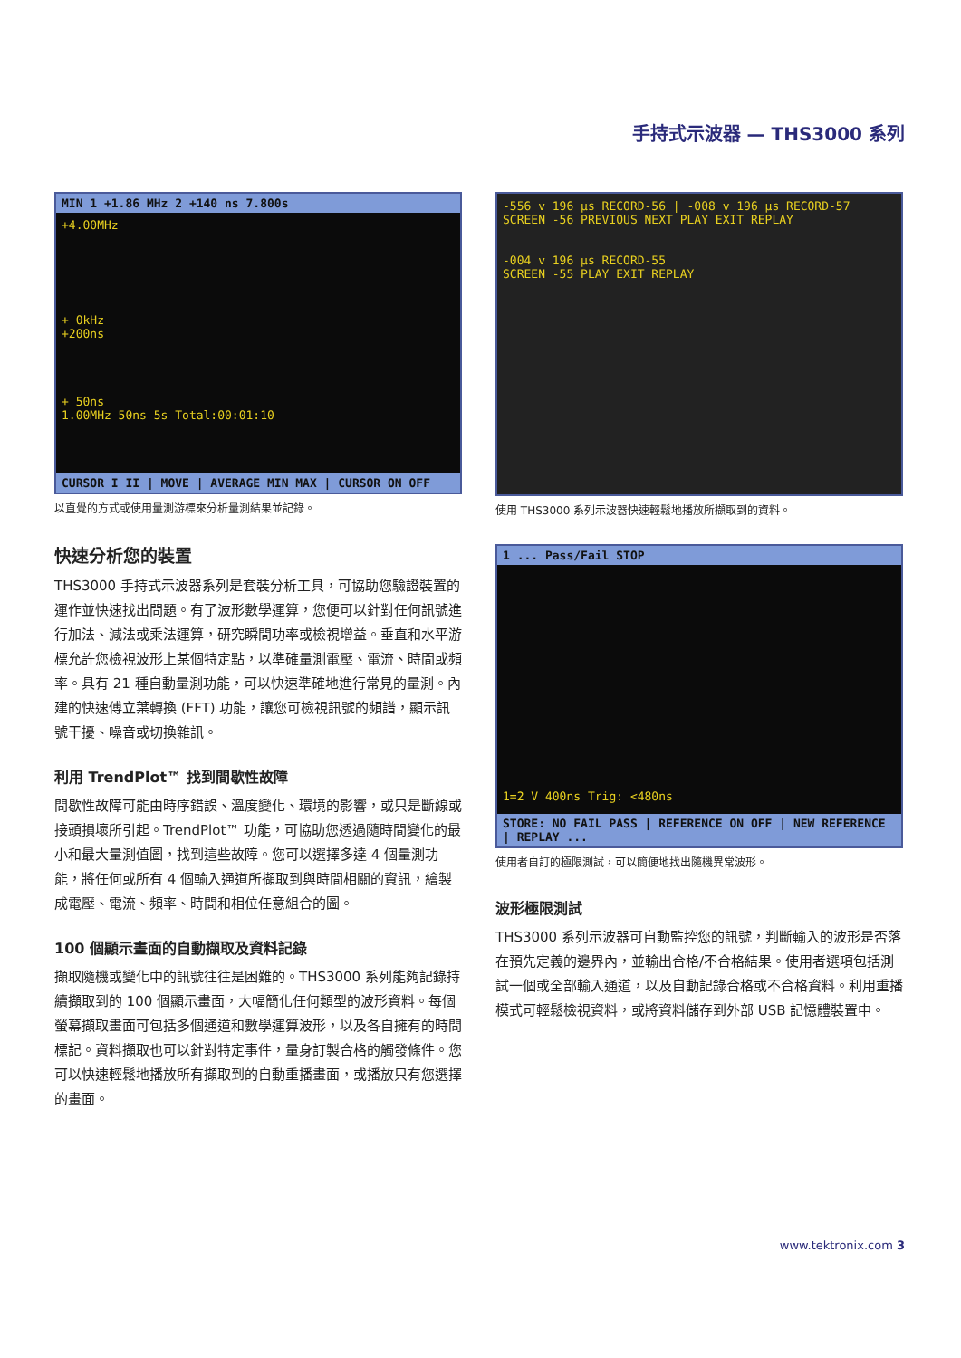手持式示波器 — THS3000 系列
MIN 1 +1.86 MHz 2 +140 ns 7.800s
+4.00MHz
+ 0kHz
+200ns
+ 50ns
1.00MHz 50ns 5s Total:00:01:10
CURSOR I II | MOVE | AVERAGE MIN MAX | CURSOR ON OFF
以直覺的方式或使用量測游標來分析量測結果並記錄。
快速分析您的裝置
THS3000 手持式示波器系列是套裝分析工具，可協助您驗證裝置的運作並快速找出問題。有了波形數學運算，您便可以針對任何訊號進行加法、減法或乘法運算，研究瞬間功率或檢視增益。垂直和水平游標允許您檢視波形上某個特定點，以準確量測電壓、電流、時間或頻率。具有 21 種自動量測功能，可以快速準確地進行常見的量測。內建的快速傅立葉轉換 (FFT) 功能，讓您可檢視訊號的頻譜，顯示訊號干擾、噪音或切換雜訊。
利用 TrendPlot™ 找到間歇性故障
間歇性故障可能由時序錯誤、溫度變化、環境的影響，或只是斷線或接頭損壞所引起。TrendPlot™ 功能，可協助您透過隨時間變化的最小和最大量測值圖，找到這些故障。您可以選擇多達 4 個量測功能，將任何或所有 4 個輸入通道所擷取到與時間相關的資訊，繪製成電壓、電流、頻率、時間和相位任意組合的圖。
100 個顯示畫面的自動擷取及資料記錄
擷取隨機或變化中的訊號往往是困難的。THS3000 系列能夠記錄持續擷取到的 100 個顯示畫面，大幅簡化任何類型的波形資料。每個螢幕擷取畫面可包括多個通道和數學運算波形，以及各自擁有的時間標記。資料擷取也可以針對特定事件，量身訂製合格的觸發條件。您可以快速輕鬆地播放所有擷取到的自動重播畫面，或播放只有您選擇的畫面。
-556 v 196 μs RECORD-56 | -008 v 196 μs RECORD-57
SCREEN -56 PREVIOUS NEXT PLAY EXIT REPLAY
-004 v 196 μs RECORD-55
SCREEN -55 PLAY EXIT REPLAY
使用 THS3000 系列示波器快速輕鬆地播放所擷取到的資料。
1 ... Pass/Fail STOP
1=2 V 400ns Trig: <480ns
STORE: NO FAIL PASS | REFERENCE ON OFF | NEW REFERENCE | REPLAY ...
使用者自訂的極限測試，可以簡便地找出隨機異常波形。
波形極限測試
THS3000 系列示波器可自動監控您的訊號，判斷輸入的波形是否落在預先定義的邊界內，並輸出合格/不合格結果。使用者選項包括測試一個或全部輸入通道，以及自動記錄合格或不合格資料。利用重播模式可輕鬆檢視資料，或將資料儲存到外部 USB 記憶體裝置中。
www.tektronix.com 3